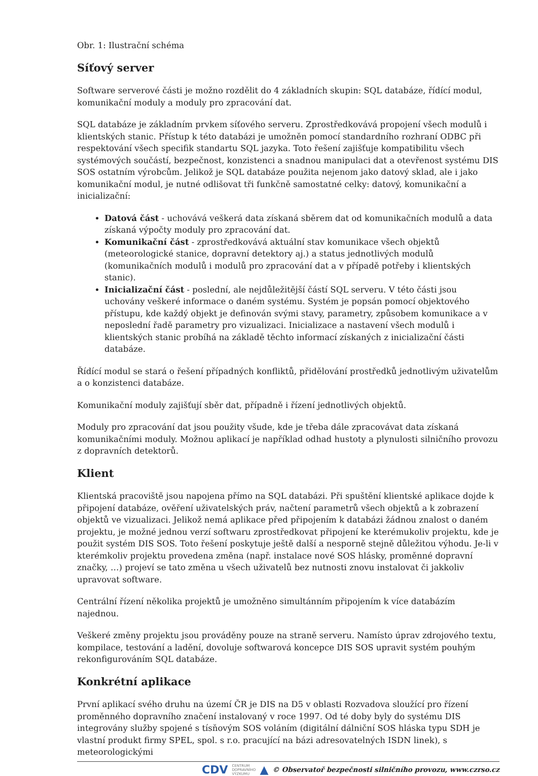Obr. 1: Ilustrační schéma
Síťový server
Software serverové části je možno rozdělit do 4 základních skupin: SQL databáze, řídící modul, komunikační moduly a moduly pro zpracování dat.
SQL databáze je základním prvkem síťového serveru. Zprostředkovává propojení všech modulů i klientských stanic. Přístup k této databázi je umožněn pomocí standardního rozhraní ODBC při respektování všech specifik standartu SQL jazyka. Toto řešení zajišťuje kompatibilitu všech systémových součástí, bezpečnost, konzistenci a snadnou manipulaci dat a otevřenost systému DIS SOS ostatním výrobcům. Jelikož je SQL databáze použita nejenom jako datový sklad, ale i jako komunikační modul, je nutné odlišovat tři funkčně samostatné celky: datový, komunikační a inicializační:
Datová část - uchovává veškerá data získaná sběrem dat od komunikačních modulů a data získaná výpočty moduly pro zpracování dat.
Komunikační část - zprostředkovává aktuální stav komunikace všech objektů (meteorologické stanice, dopravní detektory aj.) a status jednotlivých modulů (komunikačních modulů i modulů pro zpracování dat a v případě potřeby i klientských stanic).
Inicializační část - poslední, ale nejdůležitější částí SQL serveru. V této části jsou uchovány veškeré informace o daném systému. Systém je popsán pomocí objektového přístupu, kde každý objekt je definován svými stavy, parametry, způsobem komunikace a v neposlední řadě parametry pro vizualizaci. Inicializace a nastavení všech modulů i klientských stanic probíhá na základě těchto informací získaných z inicializační části databáze.
Řídící modul se stará o řešení případných konfliktů, přidělování prostředků jednotlivým uživatelům a o konzistenci databáze.
Komunikační moduly zajišťují sběr dat, případně i řízení jednotlivých objektů.
Moduly pro zpracování dat jsou použity všude, kde je třeba dále zpracovávat data získaná komunikačními moduly. Možnou aplikací je například odhad hustoty a plynulosti silničního provozu z dopravních detektorů.
Klient
Klientská pracoviště jsou napojena přímo na SQL databázi. Při spuštění klientské aplikace dojde k připojení databáze, ověření uživatelských práv, načtení parametrů všech objektů a k zobrazení objektů ve vizualizaci. Jelikož nemá aplikace před připojením k databázi žádnou znalost o daném projektu, je možné jednou verzí softwaru zprostředkovat připojení ke kterémukoliv projektu, kde je použit systém DIS SOS. Toto řešení poskytuje ještě další a nesporně stejně důležitou výhodu. Je-li v kterémkoliv projektu provedena změna (např. instalace nové SOS hlásky, proměnné dopravní značky, …) projeví se tato změna u všech uživatelů bez nutnosti znovu instalovat či jakkoliv upravovat software.
Centrální řízení několika projektů je umožněno simultánním připojením k více databázím najednou.
Veškeré změny projektu jsou prováděny pouze na straně serveru. Namísto úprav zdrojového textu, kompilace, testování a ladění, dovoluje softwarová koncepce DIS SOS upravit systém pouhým rekonfigurováním SQL databáze.
Konkrétní aplikace
První aplikací svého druhu na území ČR je DIS na D5 v oblasti Rozvadova sloužící pro řízení proměnného dopravního značení instalovaný v roce 1997. Od té doby byly do systému DIS integrovány služby spojené s tísňovým SOS voláním (digitální dálniční SOS hláska typu SDH je vlastní produkt firmy SPEL, spol. s r.o. pracující na bázi adresovatelných ISDN linek), s meteorologickými
CDV CENTRUM
DOPRAVNÍHO
VÝZKUMU ▲ © Observatoř bezpečnosti silničního provozu, www.czrso.cz